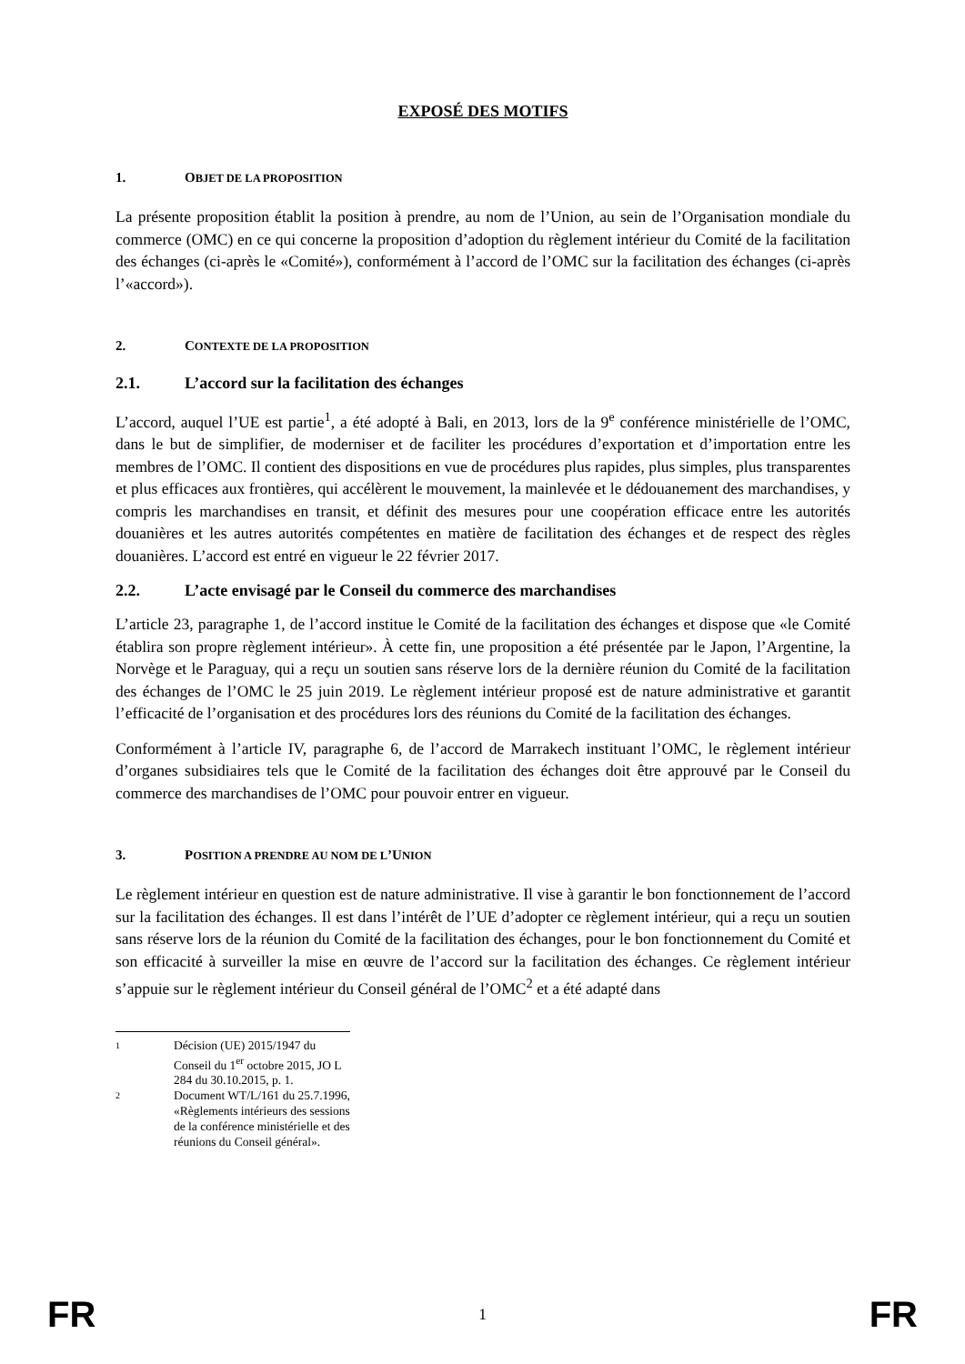EXPOSÉ DES MOTIFS
1. OBJET DE LA PROPOSITION
La présente proposition établit la position à prendre, au nom de l’Union, au sein de l’Organisation mondiale du commerce (OMC) en ce qui concerne la proposition d’adoption du règlement intérieur du Comité de la facilitation des échanges (ci-après le «Comité»), conformément à l’accord de l’OMC sur la facilitation des échanges (ci-après l’«accord»).
2. CONTEXTE DE LA PROPOSITION
2.1. L’accord sur la facilitation des échanges
L’accord, auquel l’UE est partie<sup>1</sup>, a été adopté à Bali, en 2013, lors de la 9<sup>e</sup> conférence ministérielle de l’OMC, dans le but de simplifier, de moderniser et de faciliter les procédures d’exportation et d’importation entre les membres de l’OMC. Il contient des dispositions en vue de procédures plus rapides, plus simples, plus transparentes et plus efficaces aux frontières, qui accélèrent le mouvement, la mainlevée et le dédouanement des marchandises, y compris les marchandises en transit, et définit des mesures pour une coopération efficace entre les autorités douanières et les autres autorités compétentes en matière de facilitation des échanges et de respect des règles douanières. L’accord est entré en vigueur le 22 février 2017.
2.2. L’acte envisagé par le Conseil du commerce des marchandises
L’article 23, paragraphe 1, de l’accord institue le Comité de la facilitation des échanges et dispose que «le Comité établira son propre règlement intérieur». À cette fin, une proposition a été présentée par le Japon, l’Argentine, la Norvège et le Paraguay, qui a reçu un soutien sans réserve lors de la dernière réunion du Comité de la facilitation des échanges de l’OMC le 25 juin 2019. Le règlement intérieur proposé est de nature administrative et garantit l’efficacité de l’organisation et des procédures lors des réunions du Comité de la facilitation des échanges.
Conformément à l’article IV, paragraphe 6, de l’accord de Marrakech instituant l’OMC, le règlement intérieur d’organes subsidiaires tels que le Comité de la facilitation des échanges doit être approuvé par le Conseil du commerce des marchandises de l’OMC pour pouvoir entrer en vigueur.
3. POSITION A PRENDRE AU NOM DE L’UNION
Le règlement intérieur en question est de nature administrative. Il vise à garantir le bon fonctionnement de l’accord sur la facilitation des échanges. Il est dans l’intérêt de l’UE d’adopter ce règlement intérieur, qui a reçu un soutien sans réserve lors de la réunion du Comité de la facilitation des échanges, pour le bon fonctionnement du Comité et son efficacité à surveiller la mise en œuvre de l’accord sur la facilitation des échanges. Ce règlement intérieur s’appuie sur le règlement intérieur du Conseil général de l’OMC<sup>2</sup> et a été adapté dans
1 Décision (UE) 2015/1947 du Conseil du 1<sup>er</sup> octobre 2015, JO L 284 du 30.10.2015, p. 1.
2 Document WT/L/161 du 25.7.1996, «Règlements intérieurs des sessions de la conférence ministérielle et des réunions du Conseil général».
FR 1 FR